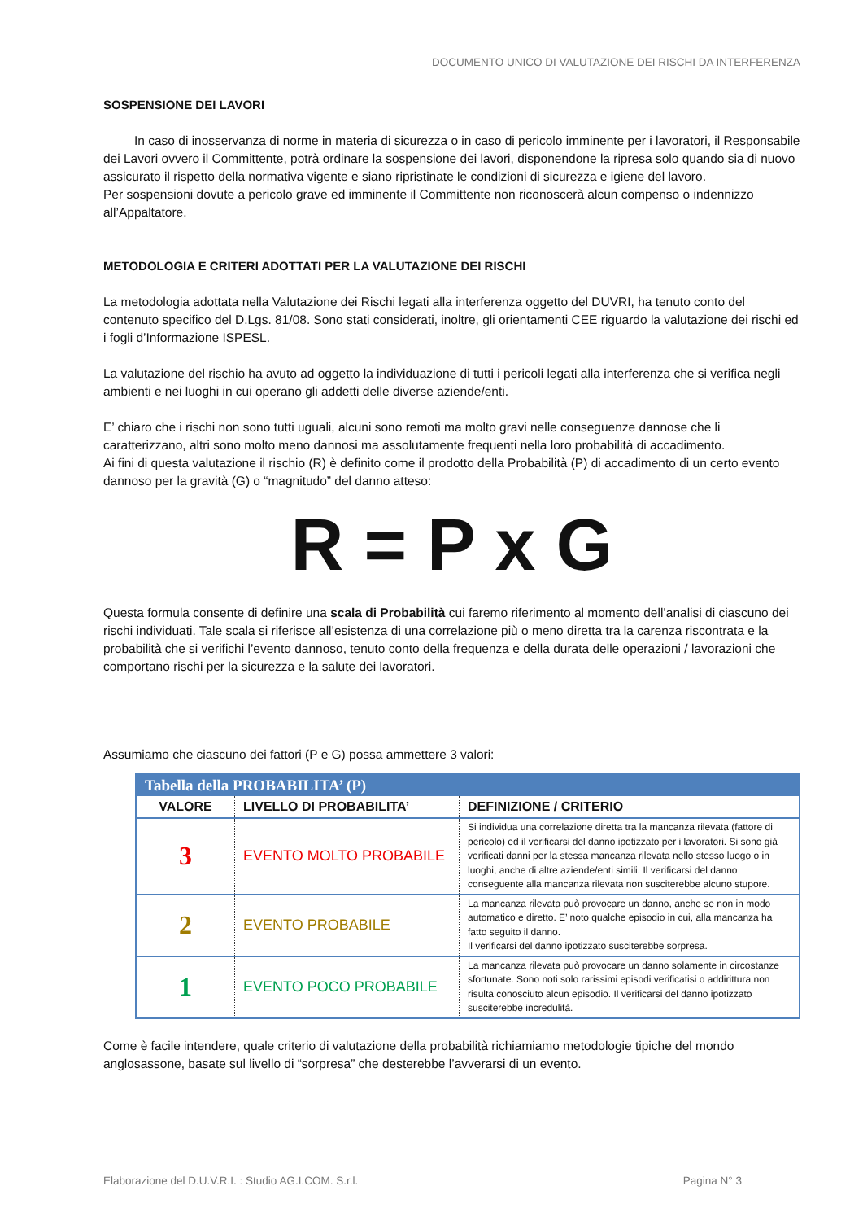DOCUMENTO UNICO DI VALUTAZIONE DEI RISCHI DA INTERFERENZA
SOSPENSIONE DEI LAVORI
In caso di inosservanza di norme in materia di sicurezza o in caso di pericolo imminente per i lavoratori, il Responsabile dei Lavori ovvero il Committente, potrà ordinare la sospensione dei lavori, disponendone la ripresa solo quando sia di nuovo assicurato il rispetto della normativa vigente e siano ripristinate le condizioni di sicurezza e igiene del lavoro.
Per sospensioni dovute a pericolo grave ed imminente il Committente non riconoscerà alcun compenso o indennizzo all’Appaltatore.
METODOLOGIA E CRITERI ADOTTATI PER LA VALUTAZIONE DEI RISCHI
La metodologia adottata nella Valutazione dei Rischi legati alla interferenza oggetto del DUVRI, ha tenuto conto del contenuto specifico del D.Lgs. 81/08. Sono stati considerati, inoltre, gli orientamenti CEE riguardo la valutazione dei rischi ed i fogli d’Informazione ISPESL.
La valutazione del rischio ha avuto ad oggetto la individuazione di tutti i pericoli legati alla interferenza che si verifica negli ambienti e nei luoghi in cui operano gli addetti delle diverse aziende/enti.
E’ chiaro che i rischi non sono tutti uguali, alcuni sono remoti ma molto gravi nelle conseguenze dannose che li caratterizzano, altri sono molto meno dannosi ma assolutamente frequenti nella loro probabilità di accadimento.
Ai fini di questa valutazione il rischio (R) è definito come il prodotto della Probabilità (P) di accadimento di un certo evento dannoso per la gravità (G) o “magnitudo” del danno atteso:
R = P x G
Questa formula consente di definire una scala di Probabilità cui faremo riferimento al momento dell’analisi di ciascuno dei rischi individuati. Tale scala si riferisce all’esistenza di una correlazione più o meno diretta tra la carenza riscontrata e la probabilità che si verifichi l’evento dannoso, tenuto conto della frequenza e della durata delle operazioni / lavorazioni che comportano rischi per la sicurezza e la salute dei lavoratori.
Assumiamo che ciascuno dei fattori (P e G) possa ammettere 3 valori:
| Tabella della PROBABILITA’ (P) | | |
| --- | --- | --- |
| VALORE | LIVELLO DI PROBABILITA’ | DEFINIZIONE / CRITERIO |
| 3 | EVENTO MOLTO PROBABILE | Si individua una correlazione diretta tra la mancanza rilevata (fattore di pericolo) ed il verificarsi del danno ipotizzato per i lavoratori. Si sono già verificati danni per la stessa mancanza rilevata nello stesso luogo o in luoghi, anche di altre aziende/enti simili. Il verificarsi del danno conseguente alla mancanza rilevata non susciterebbe alcuno stupore. |
| 2 | EVENTO PROBABILE | La mancanza rilevata può provocare un danno, anche se non in modo automatico e diretto. E’ noto qualche episodio in cui, alla mancanza ha fatto seguito il danno. Il verificarsi del danno ipotizzato susciterebbe sorpresa. |
| 1 | EVENTO POCO PROBABILE | La mancanza rilevata può provocare un danno solamente in circostanze sfortunate. Sono noti solo rarissimi episodi verificatisi o addirittura non risulta conosciuto alcun episodio. Il verificarsi del danno ipotizzato susciterebbe incredulità. |
Come è facile intendere, quale criterio di valutazione della probabilità richiamiamo metodologie tipiche del mondo anglosassone, basate sul livello di “sorpresa” che desterebbe l’avverarsi di un evento.
Elaborazione del D.U.V.R.I. : Studio AG.I.COM. S.r.l. Pagina N° 3